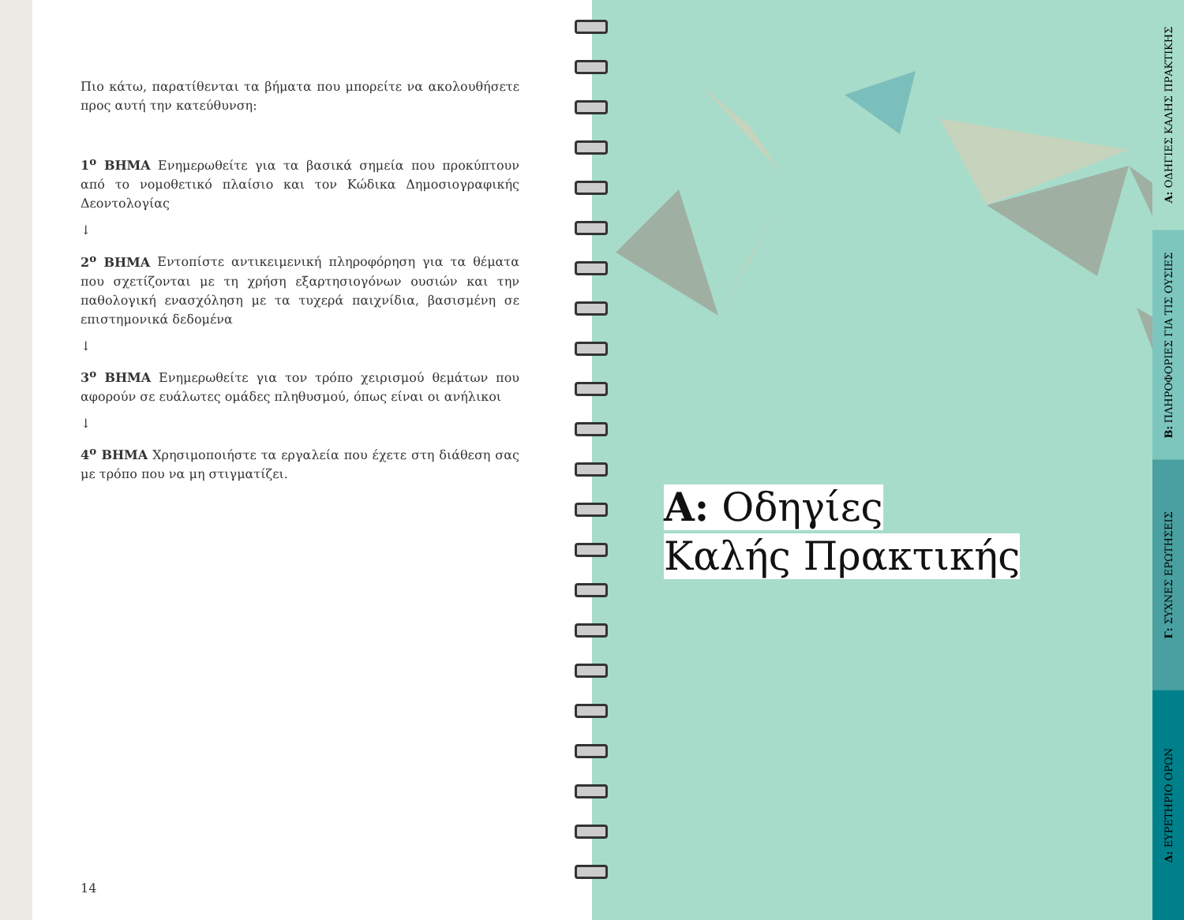Πιο κάτω, παρατίθενται τα βήματα που μπορείτε να ακολουθήσετε προς αυτή την κατεύθυνση:
1<sup>ο</sup> ΒΗΜΑ Ενημερωθείτε για τα βασικά σημεία που προκύπτουν από το νομοθετικό πλαίσιο και τον Κώδικα Δημοσιογραφικής Δεοντολογίας
↓
2<sup>ο</sup> ΒΗΜΑ Εντοπίστε αντικειμενική πληροφόρηση για τα θέματα που σχετίζονται με τη χρήση εξαρτησιογόνων ουσιών και την παθολογική ενασχόληση με τα τυχερά παιχνίδια, βασισμένη σε επιστημονικά δεδομένα
↓
3<sup>ο</sup> ΒΗΜΑ Ενημερωθείτε για τον τρόπο χειρισμού θεμάτων που αφορούν σε ευάλωτες ομάδες πληθυσμού, όπως είναι οι ανήλικοι
↓
4<sup>ο</sup> ΒΗΜΑ Χρησιμοποιήστε τα εργαλεία που έχετε στη διάθεση σας με τρόπο που να μη στιγματίζει.
14
Α: Οδηγίες
Καλής Πρακτικής
Α: ΟΔΗΓΙΕΣ ΚΑΛΗΣ ΠΡΑΚΤΙΚΗΣ
Β: ΠΛΗΡΟΦΟΡΙΕΣ ΓΙΑ ΤΙΣ ΟΥΣΙΕΣ
Γ: ΣΥΧΝΕΣ ΕΡΩΤΗΣΕΙΣ
Δ: ΕΥΡΕΤΗΡΙΟ ΟΡΩΝ